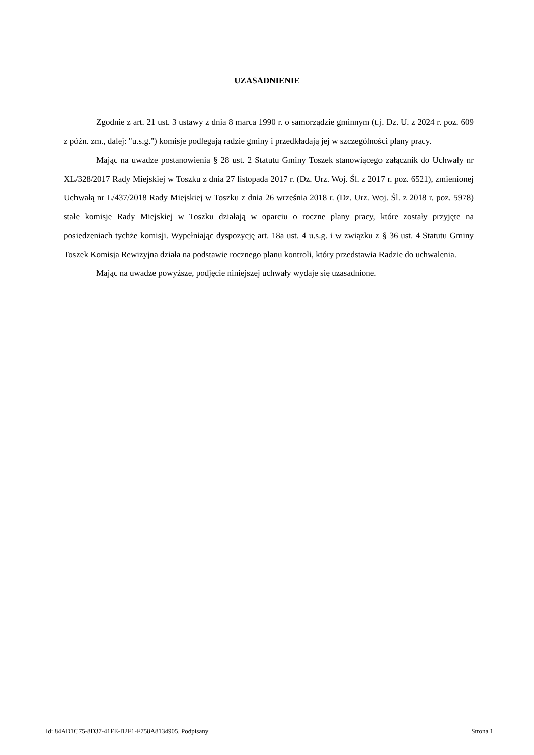UZASADNIENIE
Zgodnie z art. 21 ust. 3 ustawy z dnia 8 marca 1990 r. o samorządzie gminnym (t.j. Dz. U. z 2024 r. poz. 609 z późn. zm., dalej: "u.s.g.") komisje podlegają radzie gminy i przedkładają jej w szczególności plany pracy.
Mając na uwadze postanowienia § 28 ust. 2 Statutu Gminy Toszek stanowiącego załącznik do Uchwały nr XL/328/2017 Rady Miejskiej w Toszku z dnia 27 listopada 2017 r. (Dz. Urz. Woj. Śl. z 2017 r. poz. 6521), zmienionej Uchwałą nr L/437/2018 Rady Miejskiej w Toszku z dnia 26 września 2018 r. (Dz. Urz. Woj. Śl. z 2018 r. poz. 5978) stałe komisje Rady Miejskiej w Toszku działają w oparciu o roczne plany pracy, które zostały przyjęte na posiedzeniach tychże komisji. Wypełniając dyspozycję art. 18a ust. 4 u.s.g. i w związku z § 36 ust. 4 Statutu Gminy Toszek Komisja Rewizyjna działa na podstawie rocznego planu kontroli, który przedstawia Radzie do uchwalenia.
Mając na uwadze powyższe, podjęcie niniejszej uchwały wydaje się uzasadnione.
Id: 84AD1C75-8D37-41FE-B2F1-F758A8134905. Podpisany Strona 1